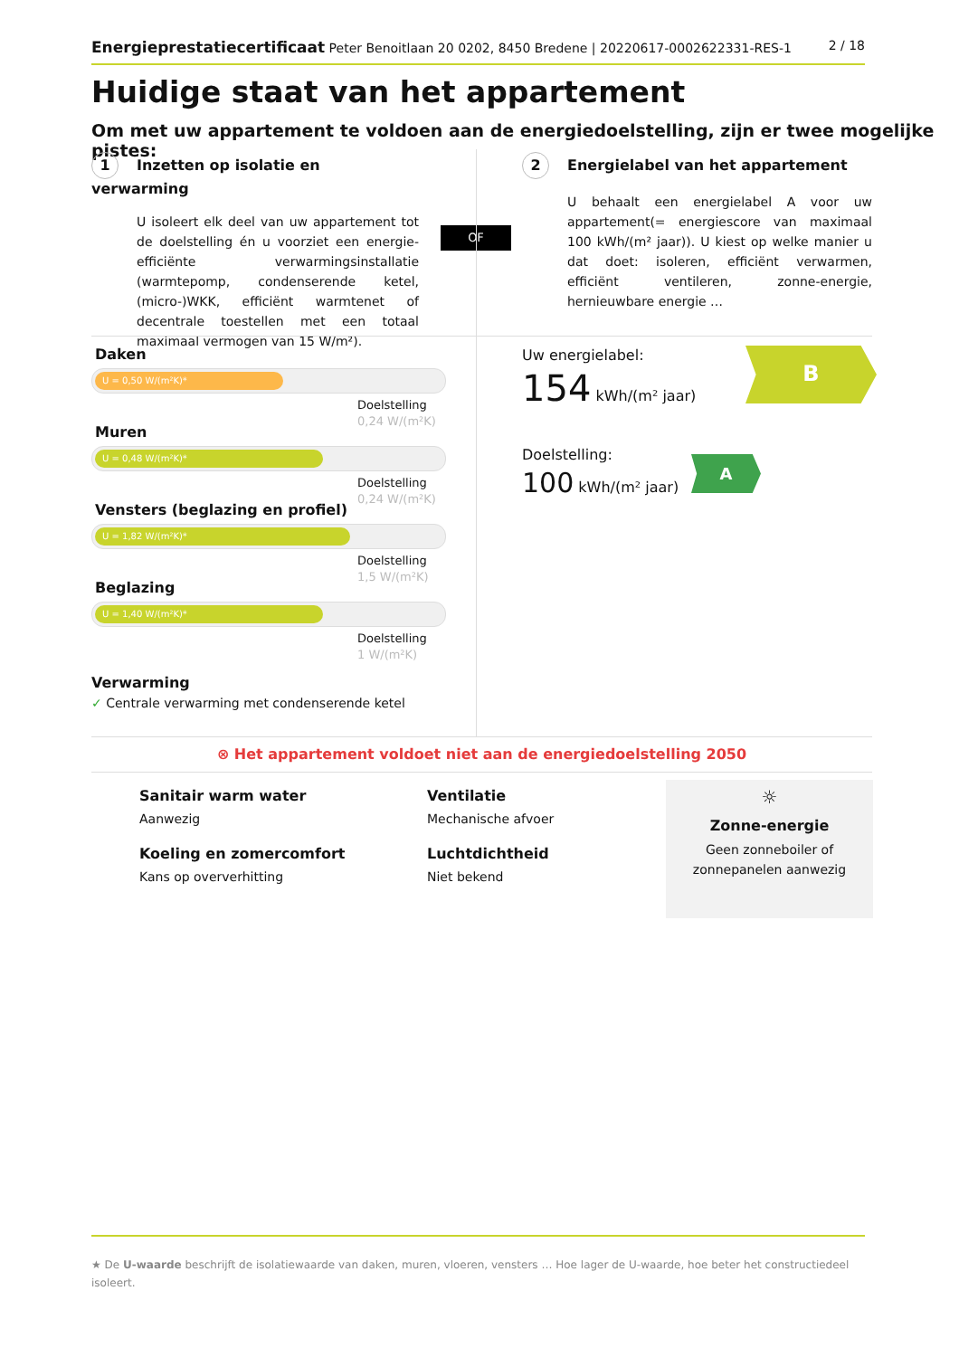Energieprestatiecertificaat Peter Benoitlaan 20 0202, 8450 Bredene | 20220617-0002622331-RES-1
2 / 18
Huidige staat van het appartement
Om met uw appartement te voldoen aan de energiedoelstelling, zijn er twee mogelijke pistes:
1 Inzetten op isolatie en verwarming
U isoleert elk deel van uw appartement tot de doelstelling én u voorziet een energie-efficiënte verwarmingsinstallatie (warmtepomp, condenserende ketel, (micro-)WKK, efficiënt warmtenet of decentrale toestellen met een totaal maximaal vermogen van 15 W/m²).
OF
2 Energielabel van het appartement
U behaalt een energielabel A voor uw appartement(= energiescore van maximaal 100 kWh/(m² jaar)). U kiest op welke manier u dat doet: isoleren, efficiënt verwarmen, efficiënt ventileren, zonne-energie, hernieuwbare energie …
Daken
U = 0,50 W/(m²K)*
Doelstelling
0,24 W/(m²K)
Muren
U = 0,48 W/(m²K)*
Doelstelling
0,24 W/(m²K)
Vensters (beglazing en profiel)
U = 1,82 W/(m²K)*
Doelstelling
1,5 W/(m²K)
Beglazing
U = 1,40 W/(m²K)*
Doelstelling
1 W/(m²K)
Verwarming
✓ Centrale verwarming met condenserende ketel
Uw energielabel:
154 kWh/(m² jaar)
B
Doelstelling:
100 kWh/(m² jaar)
A
⊗ Het appartement voldoet niet aan de energiedoelstelling 2050
Sanitair warm water
Aanwezig
Koeling en zomercomfort
Kans op oververhitting
Ventilatie
Mechanische afvoer
Luchtdichtheid
Niet bekend
☼
Zonne-energie
Geen zonneboiler of zonnepanelen aanwezig
★ De U-waarde beschrijft de isolatiewaarde van daken, muren, vloeren, vensters … Hoe lager de U-waarde, hoe beter het constructiedeel isoleert.